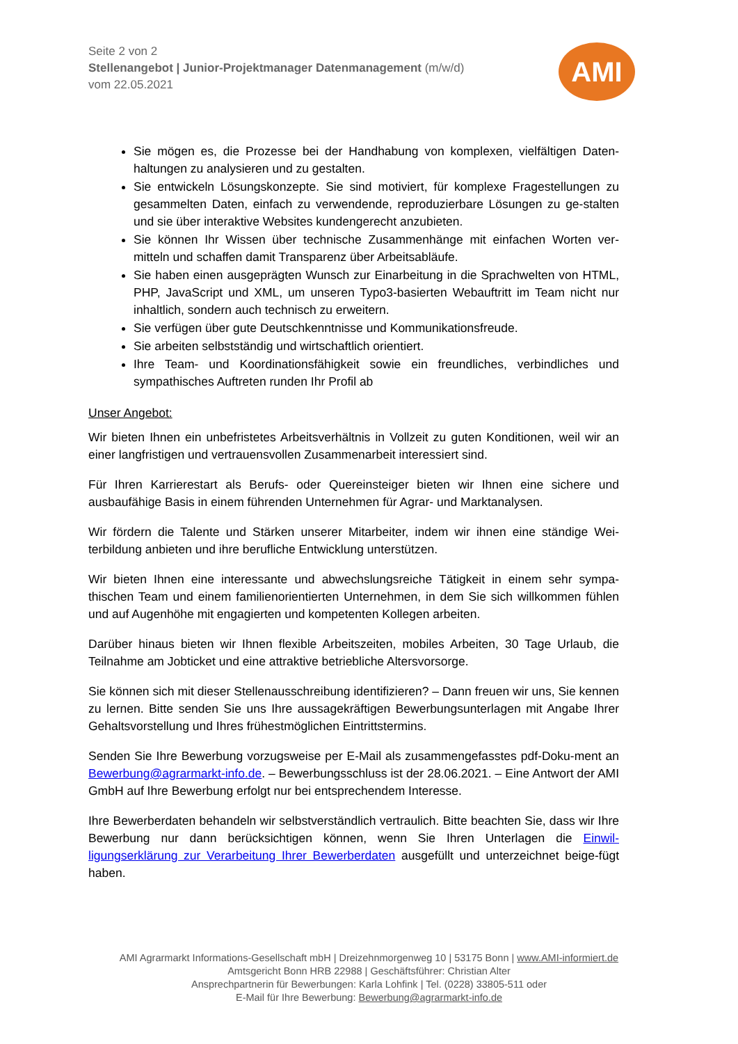Seite 2 von 2
Stellenangebot | Junior-Projektmanager Datenmanagement (m/w/d)
vom 22.05.2021
AMI
Sie mögen es, die Prozesse bei der Handhabung von komplexen, vielfältigen Daten-haltungen zu analysieren und zu gestalten.
Sie entwickeln Lösungskonzepte. Sie sind motiviert, für komplexe Fragestellungen zu gesammelten Daten, einfach zu verwendende, reproduzierbare Lösungen zu ge-stalten und sie über interaktive Websites kundengerecht anzubieten.
Sie können Ihr Wissen über technische Zusammenhänge mit einfachen Worten ver-mitteln und schaffen damit Transparenz über Arbeitsabläufe.
Sie haben einen ausgeprägten Wunsch zur Einarbeitung in die Sprachwelten von HTML, PHP, JavaScript und XML, um unseren Typo3-basierten Webauftritt im Team nicht nur inhaltlich, sondern auch technisch zu erweitern.
Sie verfügen über gute Deutschkenntnisse und Kommunikationsfreude.
Sie arbeiten selbstständig und wirtschaftlich orientiert.
Ihre Team- und Koordinationsfähigkeit sowie ein freundliches, verbindliches und sympathisches Auftreten runden Ihr Profil ab
Unser Angebot:
Wir bieten Ihnen ein unbefristetes Arbeitsverhältnis in Vollzeit zu guten Konditionen, weil wir an einer langfristigen und vertrauensvollen Zusammenarbeit interessiert sind.
Für Ihren Karrierestart als Berufs- oder Quereinsteiger bieten wir Ihnen eine sichere und ausbaufähige Basis in einem führenden Unternehmen für Agrar- und Marktanalysen.
Wir fördern die Talente und Stärken unserer Mitarbeiter, indem wir ihnen eine ständige Wei-terbildung anbieten und ihre berufliche Entwicklung unterstützen.
Wir bieten Ihnen eine interessante und abwechslungsreiche Tätigkeit in einem sehr sympa-thischen Team und einem familienorientierten Unternehmen, in dem Sie sich willkommen fühlen und auf Augenhöhe mit engagierten und kompetenten Kollegen arbeiten.
Darüber hinaus bieten wir Ihnen flexible Arbeitszeiten, mobiles Arbeiten, 30 Tage Urlaub, die Teilnahme am Jobticket und eine attraktive betriebliche Altersvorsorge.
Sie können sich mit dieser Stellenausschreibung identifizieren? – Dann freuen wir uns, Sie kennen zu lernen. Bitte senden Sie uns Ihre aussagekräftigen Bewerbungsunterlagen mit Angabe Ihrer Gehaltsvorstellung und Ihres frühestmöglichen Eintrittstermins.
Senden Sie Ihre Bewerbung vorzugsweise per E-Mail als zusammengefasstes pdf-Doku-ment an Bewerbung@agrarmarkt-info.de. – Bewerbungsschluss ist der 28.06.2021. – Eine Antwort der AMI GmbH auf Ihre Bewerbung erfolgt nur bei entsprechendem Interesse.
Ihre Bewerberdaten behandeln wir selbstverständlich vertraulich. Bitte beachten Sie, dass wir Ihre Bewerbung nur dann berücksichtigen können, wenn Sie Ihren Unterlagen die Einwil-ligungserklärung zur Verarbeitung Ihrer Bewerberdaten ausgefüllt und unterzeichnet beige-fügt haben.
AMI Agrarmarkt Informations-Gesellschaft mbH | Dreizehnmorgenweg 10 | 53175 Bonn | www.AMI-informiert.de
Amtsgericht Bonn HRB 22988 | Geschäftsführer: Christian Alter
Ansprechpartnerin für Bewerbungen: Karla Lohfink | Tel. (0228) 33805-511 oder
E-Mail für Ihre Bewerbung: Bewerbung@agrarmarkt-info.de